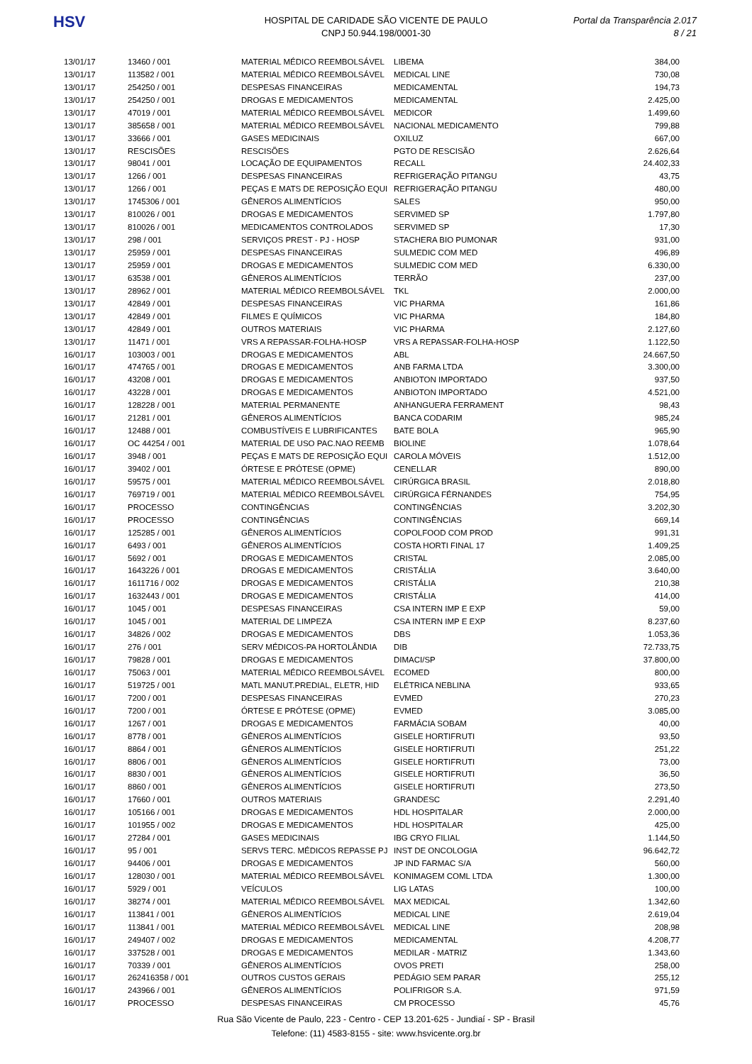HSV
HOSPITAL DE CARIDADE SÃO VICENTE DE PAULO
CNPJ 50.944.198/0001-30
Portal da Transparência 2.017
8 / 21
| 13/01/17 | 13460 / 001 | MATERIAL MÉDICO REEMBOLSÁVEL | LIBEMA | 384,00 |
| 13/01/17 | 113582 / 001 | MATERIAL MÉDICO REEMBOLSÁVEL | MEDICAL LINE | 730,08 |
| 13/01/17 | 254250 / 001 | DESPESAS FINANCEIRAS | MEDICAMENTAL | 194,73 |
| 13/01/17 | 254250 / 001 | DROGAS E MEDICAMENTOS | MEDICAMENTAL | 2.425,00 |
| 13/01/17 | 47019 / 001 | MATERIAL MÉDICO REEMBOLSÁVEL | MEDICOR | 1.499,60 |
| 13/01/17 | 385658 / 001 | MATERIAL MÉDICO REEMBOLSÁVEL | NACIONAL MEDICAMENTO | 799,88 |
| 13/01/17 | 33666 / 001 | GASES MEDICINAIS | OXILUZ | 667,00 |
| 13/01/17 | RESCISÕES | RESCISÕES | PGTO DE RESCISÃO | 2.626,64 |
| 13/01/17 | 98041 / 001 | LOCAÇÃO DE EQUIPAMENTOS | RECALL | 24.402,33 |
| 13/01/17 | 1266 / 001 | DESPESAS FINANCEIRAS | REFRIGERAÇÃO PITANGU | 43,75 |
| 13/01/17 | 1266 / 001 | PEÇAS E MATS DE REPOSIÇÃO EQUI | REFRIGERAÇÃO PITANGU | 480,00 |
| 13/01/17 | 1745306 / 001 | GÊNEROS ALIMENTÍCIOS | SALES | 950,00 |
| 13/01/17 | 810026 / 001 | DROGAS E MEDICAMENTOS | SERVIMED SP | 1.797,80 |
| 13/01/17 | 810026 / 001 | MEDICAMENTOS CONTROLADOS | SERVIMED SP | 17,30 |
| 13/01/17 | 298 / 001 | SERVIÇOS PREST - PJ - HOSP | STACHERA BIO PUMONAR | 931,00 |
| 13/01/17 | 25959 / 001 | DESPESAS FINANCEIRAS | SULMEDIC COM MED | 496,89 |
| 13/01/17 | 25959 / 001 | DROGAS E MEDICAMENTOS | SULMEDIC COM MED | 6.330,00 |
| 13/01/17 | 63538 / 001 | GÊNEROS ALIMENTÍCIOS | TERRÃO | 237,00 |
| 13/01/17 | 28962 / 001 | MATERIAL MÉDICO REEMBOLSÁVEL | TKL | 2.000,00 |
| 13/01/17 | 42849 / 001 | DESPESAS FINANCEIRAS | VIC PHARMA | 161,86 |
| 13/01/17 | 42849 / 001 | FILMES E QUÍMICOS | VIC PHARMA | 184,80 |
| 13/01/17 | 42849 / 001 | OUTROS MATERIAIS | VIC PHARMA | 2.127,60 |
| 13/01/17 | 11471 / 001 | VRS A REPASSAR-FOLHA-HOSP | VRS A REPASSAR-FOLHA-HOSP | 1.122,50 |
| 16/01/17 | 103003 / 001 | DROGAS E MEDICAMENTOS | ABL | 24.667,50 |
| 16/01/17 | 474765 / 001 | DROGAS E MEDICAMENTOS | ANB FARMA LTDA | 3.300,00 |
| 16/01/17 | 43208 / 001 | DROGAS E MEDICAMENTOS | ANBIOTON IMPORTADO | 937,50 |
| 16/01/17 | 43228 / 001 | DROGAS E MEDICAMENTOS | ANBIOTON IMPORTADO | 4.521,00 |
| 16/01/17 | 128228 / 001 | MATERIAL PERMANENTE | ANHANGUERA FERRAMENT | 98,43 |
| 16/01/17 | 21281 / 001 | GÊNEROS ALIMENTÍCIOS | BANCA CODARIM | 985,24 |
| 16/01/17 | 12488 / 001 | COMBUSTÍVEIS E LUBRIFICANTES | BATE BOLA | 965,90 |
| 16/01/17 | OC 44254 / 001 | MATERIAL DE USO PAC.NAO REEMB | BIOLINE | 1.078,64 |
| 16/01/17 | 3948 / 001 | PEÇAS E MATS DE REPOSIÇÃO EQUI | CAROLA MÓVEIS | 1.512,00 |
| 16/01/17 | 39402 / 001 | ÓRTESE E PRÓTESE (OPME) | CENELLAR | 890,00 |
| 16/01/17 | 59575 / 001 | MATERIAL MÉDICO REEMBOLSÁVEL | CIRÚRGICA BRASIL | 2.018,80 |
| 16/01/17 | 769719 / 001 | MATERIAL MÉDICO REEMBOLSÁVEL | CIRÚRGICA FÉRNANDES | 754,95 |
| 16/01/17 | PROCESSO | CONTINGÊNCIAS | CONTINGÊNCIAS | 3.202,30 |
| 16/01/17 | PROCESSO | CONTINGÊNCIAS | CONTINGÊNCIAS | 669,14 |
| 16/01/17 | 125285 / 001 | GÊNEROS ALIMENTÍCIOS | COPOLFOOD COM PROD | 991,31 |
| 16/01/17 | 6493 / 001 | GÊNEROS ALIMENTÍCIOS | COSTA HORTI FINAL 17 | 1.409,25 |
| 16/01/17 | 5692 / 001 | DROGAS E MEDICAMENTOS | CRISTAL | 2.085,00 |
| 16/01/17 | 1643226 / 001 | DROGAS E MEDICAMENTOS | CRISTÁLIA | 3.640,00 |
| 16/01/17 | 1611716 / 002 | DROGAS E MEDICAMENTOS | CRISTÁLIA | 210,38 |
| 16/01/17 | 1632443 / 001 | DROGAS E MEDICAMENTOS | CRISTÁLIA | 414,00 |
| 16/01/17 | 1045 / 001 | DESPESAS FINANCEIRAS | CSA INTERN IMP E EXP | 59,00 |
| 16/01/17 | 1045 / 001 | MATERIAL DE LIMPEZA | CSA INTERN IMP E EXP | 8.237,60 |
| 16/01/17 | 34826 / 002 | DROGAS E MEDICAMENTOS | DBS | 1.053,36 |
| 16/01/17 | 276 / 001 | SERV MÉDICOS-PA HORTOLÂNDIA | DIB | 72.733,75 |
| 16/01/17 | 79828 / 001 | DROGAS E MEDICAMENTOS | DIMACI/SP | 37.800,00 |
| 16/01/17 | 75063 / 001 | MATERIAL MÉDICO REEMBOLSÁVEL | ECOMED | 800,00 |
| 16/01/17 | 519725 / 001 | MATL MANUT.PREDIAL, ELETR, HID | ELÉTRICA NEBLINA | 933,65 |
| 16/01/17 | 7200 / 001 | DESPESAS FINANCEIRAS | EVMED | 270,23 |
| 16/01/17 | 7200 / 001 | ÓRTESE E PRÓTESE (OPME) | EVMED | 3.085,00 |
| 16/01/17 | 1267 / 001 | DROGAS E MEDICAMENTOS | FARMÁCIA SOBAM | 40,00 |
| 16/01/17 | 8778 / 001 | GÊNEROS ALIMENTÍCIOS | GISELE HORTIFRUTI | 93,50 |
| 16/01/17 | 8864 / 001 | GÊNEROS ALIMENTÍCIOS | GISELE HORTIFRUTI | 251,22 |
| 16/01/17 | 8806 / 001 | GÊNEROS ALIMENTÍCIOS | GISELE HORTIFRUTI | 73,00 |
| 16/01/17 | 8830 / 001 | GÊNEROS ALIMENTÍCIOS | GISELE HORTIFRUTI | 36,50 |
| 16/01/17 | 8860 / 001 | GÊNEROS ALIMENTÍCIOS | GISELE HORTIFRUTI | 273,50 |
| 16/01/17 | 17660 / 001 | OUTROS MATERIAIS | GRANDESC | 2.291,40 |
| 16/01/17 | 105166 / 001 | DROGAS E MEDICAMENTOS | HDL HOSPITALAR | 2.000,00 |
| 16/01/17 | 101955 / 002 | DROGAS E MEDICAMENTOS | HDL HOSPITALAR | 425,00 |
| 16/01/17 | 27284 / 001 | GASES MEDICINAIS | IBG CRYO FILIAL | 1.144,50 |
| 16/01/17 | 95 / 001 | SERVS TERC. MÉDICOS REPASSE PJ | INST DE ONCOLOGIA | 96.642,72 |
| 16/01/17 | 94406 / 001 | DROGAS E MEDICAMENTOS | JP IND FARMAC S/A | 560,00 |
| 16/01/17 | 128030 / 001 | MATERIAL MÉDICO REEMBOLSÁVEL | KONIMAGEM COML LTDA | 1.300,00 |
| 16/01/17 | 5929 / 001 | VEÍCULOS | LIG LATAS | 100,00 |
| 16/01/17 | 38274 / 001 | MATERIAL MÉDICO REEMBOLSÁVEL | MAX MEDICAL | 1.342,60 |
| 16/01/17 | 113841 / 001 | GÊNEROS ALIMENTÍCIOS | MEDICAL LINE | 2.619,04 |
| 16/01/17 | 113841 / 001 | MATERIAL MÉDICO REEMBOLSÁVEL | MEDICAL LINE | 208,98 |
| 16/01/17 | 249407 / 002 | DROGAS E MEDICAMENTOS | MEDICAMENTAL | 4.208,77 |
| 16/01/17 | 337528 / 001 | DROGAS E MEDICAMENTOS | MEDILAR - MATRIZ | 1.343,60 |
| 16/01/17 | 70339 / 001 | GÊNEROS ALIMENTÍCIOS | OVOS PRETI | 258,00 |
| 16/01/17 | 262416358 / 001 | OUTROS CUSTOS GERAIS | PEDÁGIO SEM PARAR | 255,12 |
| 16/01/17 | 243966 / 001 | GÊNEROS ALIMENTÍCIOS | POLIFRIGOR S.A. | 971,59 |
| 16/01/17 | PROCESSO | DESPESAS FINANCEIRAS | CM PROCESSO | 45,76 |
Rua São Vicente de Paulo, 223 - Centro - CEP 13.201-625 - Jundiaí - SP - Brasil
Telefone: (11) 4583-8155 - site: www.hsvicente.org.br